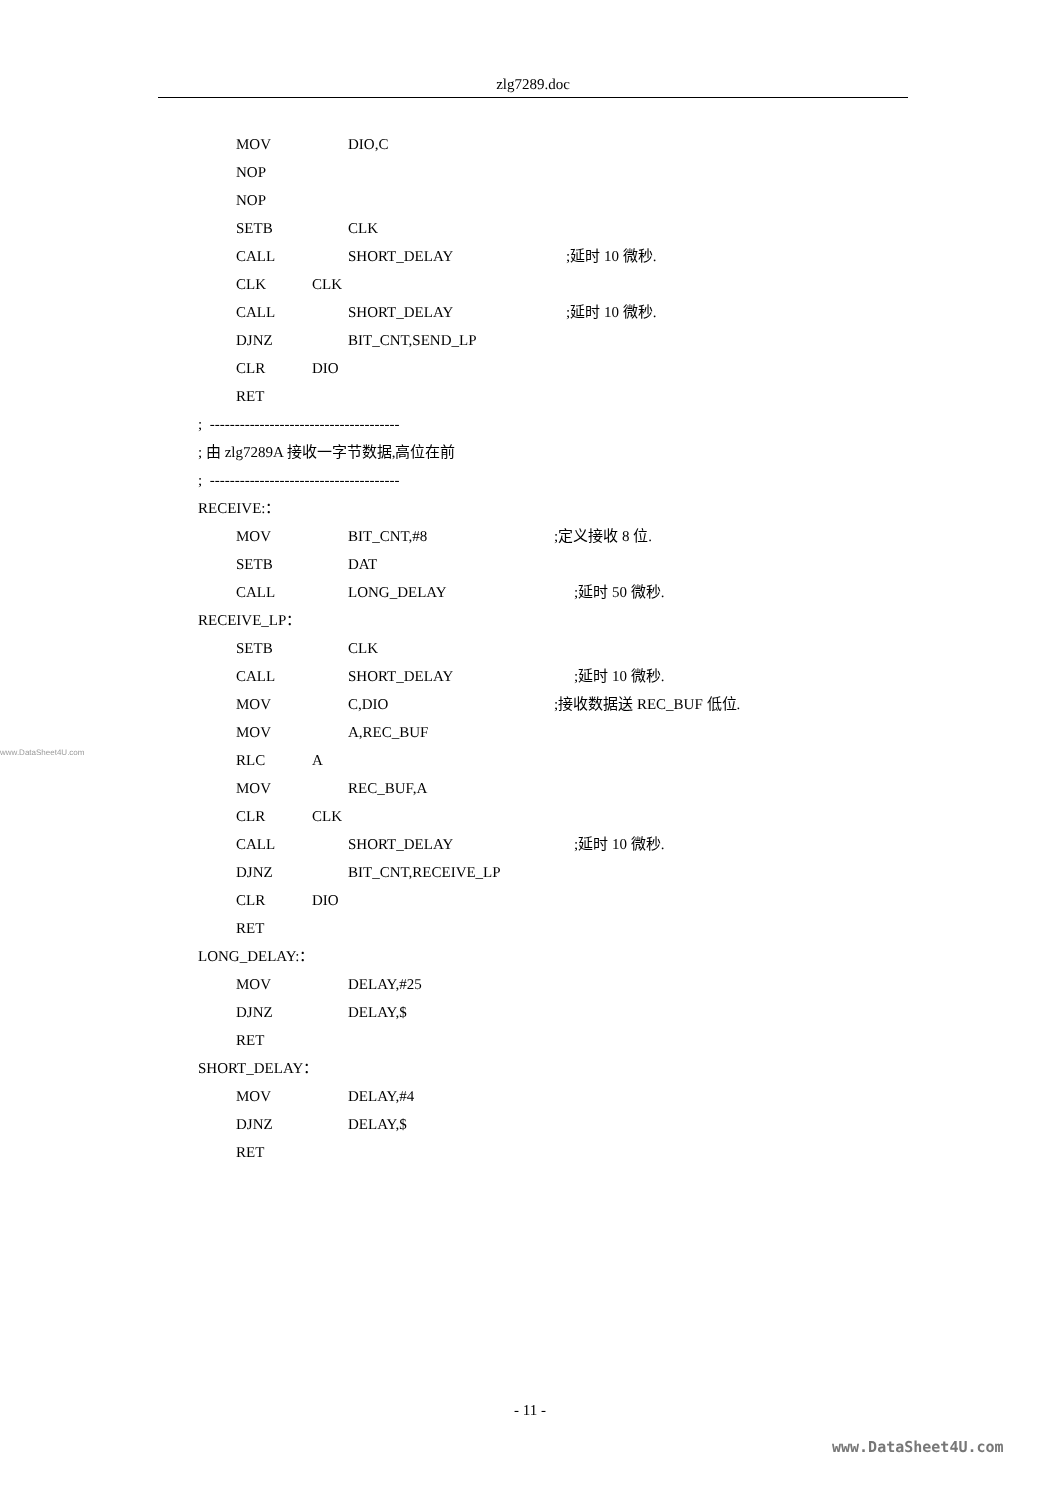zlg7289.doc
MOV DIO,C
NOP
NOP
SETB CLK
CALL SHORT_DELAY;延时 10 微秒.
CLK CLK
CALL SHORT_DELAY;延时 10 微秒.
DJNZ BIT_CNT,SEND_LP
CLR DIO
RET
; --------------------------------------
; 由 zlg7289A 接收一字节数据,高位在前
; --------------------------------------
RECEIVE:：
MOV BIT_CNT,#8;定义接收 8 位.
SETB DAT
CALL LONG_DELAY;延时 50 微秒.
RECEIVE_LP：
SETB CLK
CALL SHORT_DELAY;延时 10 微秒.
MOV C,DIO;接收数据送 REC_BUF 低位.
MOV A,REC_BUF
RLC A
MOV REC_BUF,A
CLR CLK
CALL SHORT_DELAY;延时 10 微秒.
DJNZ BIT_CNT,RECEIVE_LP
CLR DIO
RET
LONG_DELAY:：
MOV DELAY,#25
DJNZ DELAY,$
RET
SHORT_DELAY：
MOV DELAY,#4
DJNZ DELAY,$
RET
www.DataSheet4U.com
- 11 -
www.DataSheet4U.com